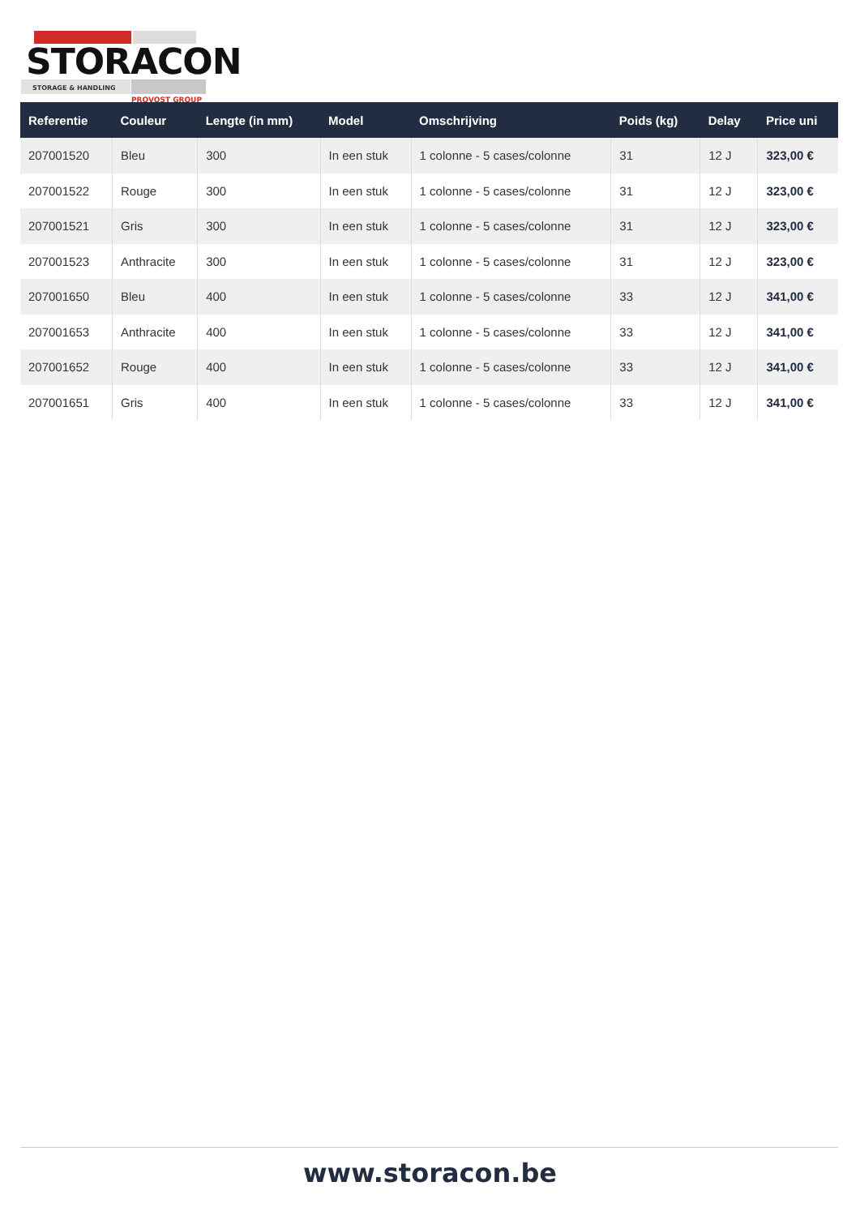STORACON
STORAGE & HANDLING
PROVOST GROUP
| Referentie | Couleur | Lengte (in mm) | Model | Omschrijving | Poids (kg) | Delay | Price uni |
| --- | --- | --- | --- | --- | --- | --- | --- |
| 207001520 | Bleu | 300 | In een stuk | 1 colonne - 5 cases/colonne | 31 | 12 J | 323,00 € |
| 207001522 | Rouge | 300 | In een stuk | 1 colonne - 5 cases/colonne | 31 | 12 J | 323,00 € |
| 207001521 | Gris | 300 | In een stuk | 1 colonne - 5 cases/colonne | 31 | 12 J | 323,00 € |
| 207001523 | Anthracite | 300 | In een stuk | 1 colonne - 5 cases/colonne | 31 | 12 J | 323,00 € |
| 207001650 | Bleu | 400 | In een stuk | 1 colonne - 5 cases/colonne | 33 | 12 J | 341,00 € |
| 207001653 | Anthracite | 400 | In een stuk | 1 colonne - 5 cases/colonne | 33 | 12 J | 341,00 € |
| 207001652 | Rouge | 400 | In een stuk | 1 colonne - 5 cases/colonne | 33 | 12 J | 341,00 € |
| 207001651 | Gris | 400 | In een stuk | 1 colonne - 5 cases/colonne | 33 | 12 J | 341,00 € |
www.storacon.be